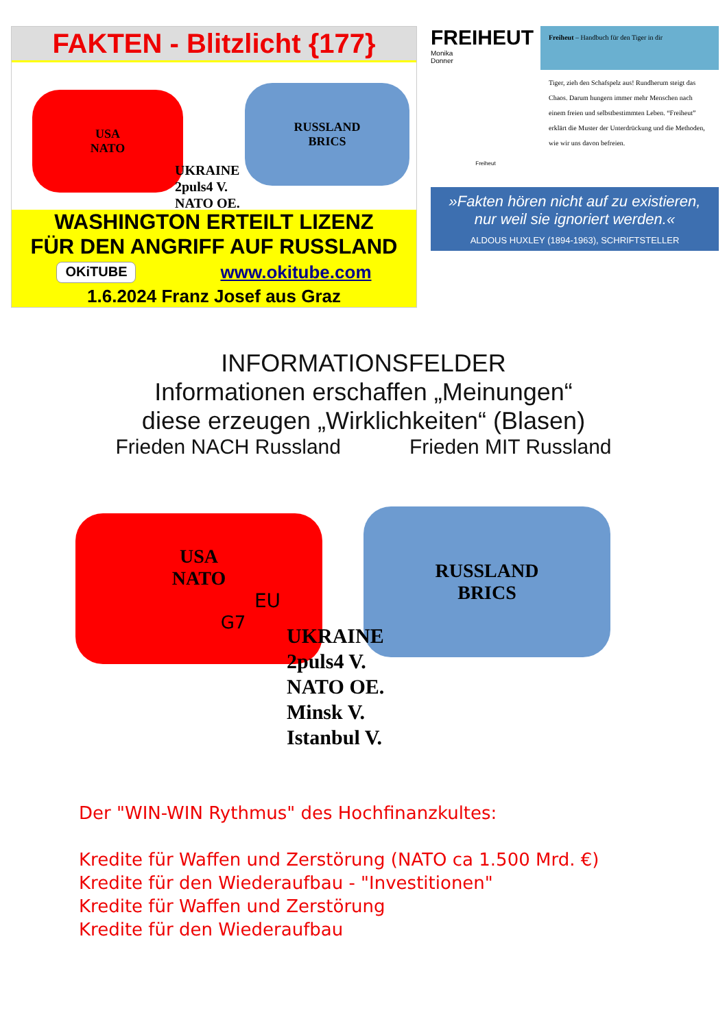FAKTEN - Blitzlicht {177}
USA
NATO
RUSSLAND
BRICS
UKRAINE
2puls4 V.
NATO OE.
WASHINGTON ERTEILT LIZENZ
FÜR DEN ANGRIFF AUF RUSSLAND
OKiTUBE www.okitube.com
1.6.2024 Franz Josef aus Graz
FREIHEUT
Monika
Donner
Freiheut
Freiheut – Handbuch für den Tiger in dir
Tiger, zieh den Schafspelz aus! Rundherum steigt das Chaos. Darum hungern immer mehr Menschen nach einem freien und selbstbestimmten Leben. “Freiheut” erklärt die Muster der Unterdrückung und die Methoden, wie wir uns davon befreien.
»Fakten hören nicht auf zu existieren, nur weil sie ignoriert werden.«
ALDOUS HUXLEY (1894-1963), SCHRIFTSTELLER
INFORMATIONSFELDER
Informationen erschaffen „Meinungen“
diese erzeugen „Wirklichkeiten“ (Blasen)
Frieden NACH Russland Frieden MIT Russland
USA
NATO
EU
G7
RUSSLAND
BRICS
UKRAINE
2puls4 V.
NATO OE.
Minsk V.
Istanbul V.
Der "WIN-WIN Rythmus" des Hochfinanzkultes:
Kredite für Waffen und Zerstörung (NATO ca 1.500 Mrd. €)
Kredite für den Wiederaufbau - "Investitionen"
Kredite für Waffen und Zerstörung
Kredite für den Wiederaufbau